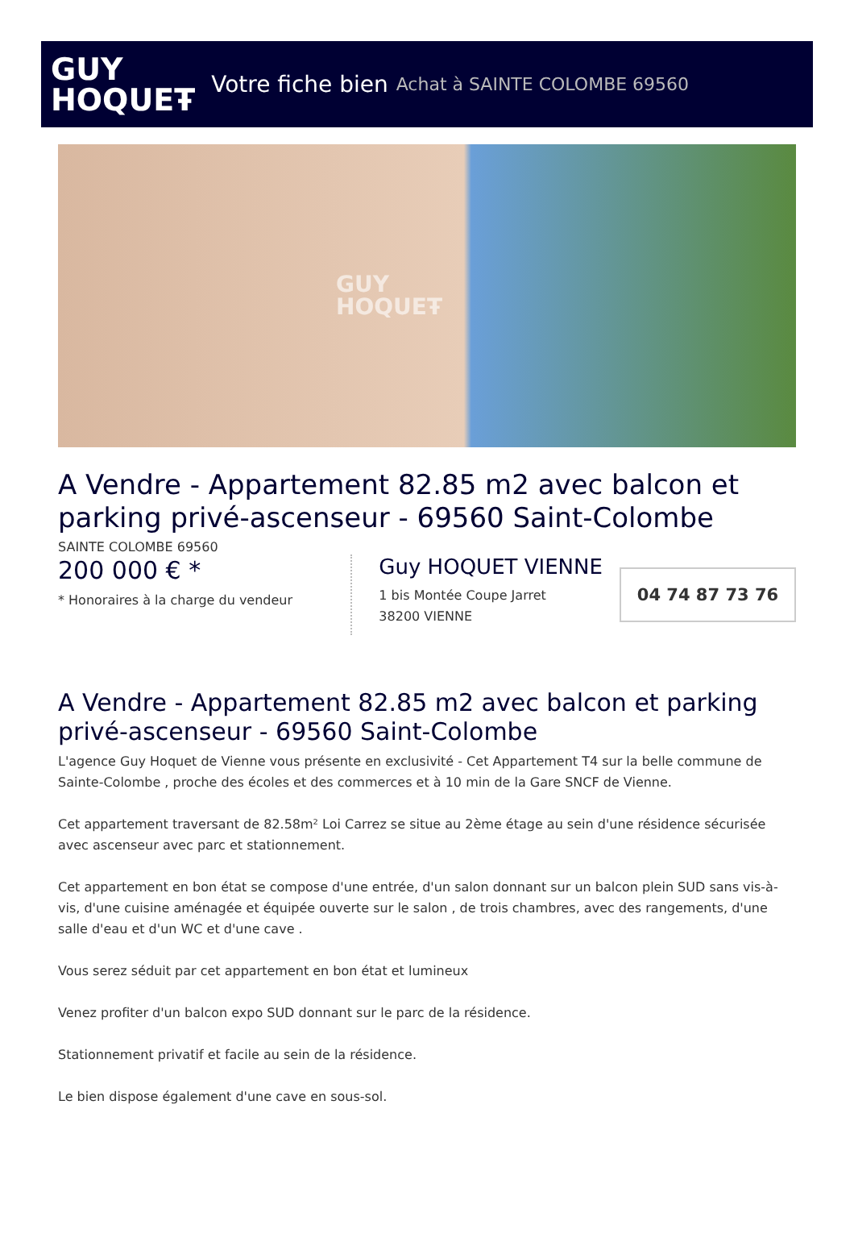GUY
HOQUEŦ
Votre fiche bien Achat à SAINTE COLOMBE 69560
GUY
HOQUEŦ
A Vendre - Appartement 82.85 m2 avec balcon et parking privé-ascenseur - 69560 Saint-Colombe
SAINTE COLOMBE 69560
200 000 € *
* Honoraires à la charge du vendeur
Guy HOQUET VIENNE
1 bis Montée Coupe Jarret
38200 VIENNE
04 74 87 73 76
A Vendre - Appartement 82.85 m2 avec balcon et parking privé-ascenseur - 69560 Saint-Colombe
L'agence Guy Hoquet de Vienne vous présente en exclusivité - Cet Appartement T4 sur la belle commune de Sainte-Colombe , proche des écoles et des commerces et à 10 min de la Gare SNCF de Vienne.
Cet appartement traversant de 82.58m² Loi Carrez se situe au 2ème étage au sein d'une résidence sécurisée avec ascenseur avec parc et stationnement.
Cet appartement en bon état se compose d'une entrée, d'un salon donnant sur un balcon plein SUD sans vis-à-vis, d'une cuisine aménagée et équipée ouverte sur le salon , de trois chambres, avec des rangements, d'une salle d'eau et d'un WC et d'une cave .
Vous serez séduit par cet appartement en bon état et lumineux
Venez profiter d'un balcon expo SUD donnant sur le parc de la résidence.
Stationnement privatif et facile au sein de la résidence.
Le bien dispose également d'une cave en sous-sol.